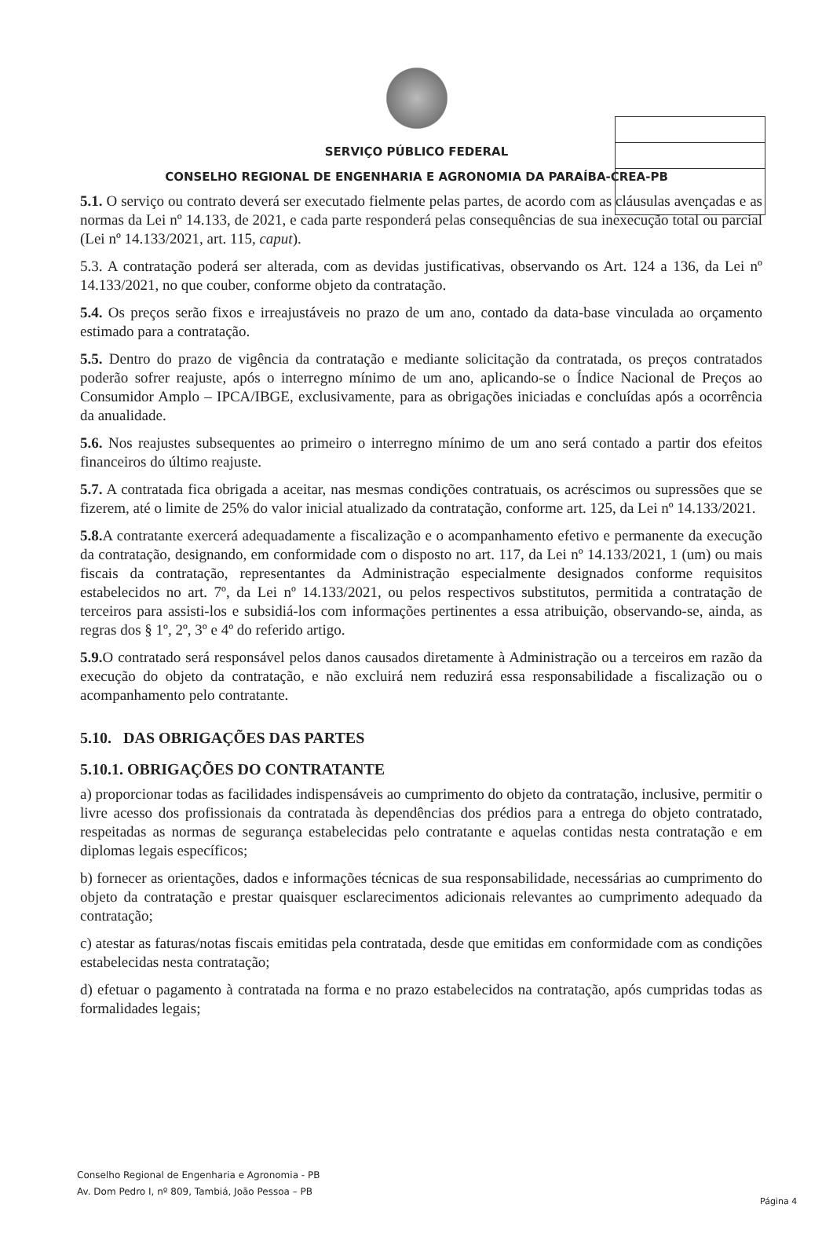SERVIÇO PÚBLICO FEDERAL
CONSELHO REGIONAL DE ENGENHARIA E AGRONOMIA DA PARAÍBA-CREA-PB
5.1. O serviço ou contrato deverá ser executado fielmente pelas partes, de acordo com as cláusulas avençadas e as normas da Lei nº 14.133, de 2021, e cada parte responderá pelas consequências de sua inexecução total ou parcial (Lei nº 14.133/2021, art. 115, caput).
5.3. A contratação poderá ser alterada, com as devidas justificativas, observando os Art. 124 a 136, da Lei nº 14.133/2021, no que couber, conforme objeto da contratação.
5.4. Os preços serão fixos e irreajustáveis no prazo de um ano, contado da data-base vinculada ao orçamento estimado para a contratação.
5.5. Dentro do prazo de vigência da contratação e mediante solicitação da contratada, os preços contratados poderão sofrer reajuste, após o interregno mínimo de um ano, aplicando-se o Índice Nacional de Preços ao Consumidor Amplo – IPCA/IBGE, exclusivamente, para as obrigações iniciadas e concluídas após a ocorrência da anualidade.
5.6. Nos reajustes subsequentes ao primeiro o interregno mínimo de um ano será contado a partir dos efeitos financeiros do último reajuste.
5.7. A contratada fica obrigada a aceitar, nas mesmas condições contratuais, os acréscimos ou supressões que se fizerem, até o limite de 25% do valor inicial atualizado da contratação, conforme art. 125, da Lei nº 14.133/2021.
5.8. A contratante exercerá adequadamente a fiscalização e o acompanhamento efetivo e permanente da execução da contratação, designando, em conformidade com o disposto no art. 117, da Lei nº 14.133/2021, 1 (um) ou mais fiscais da contratação, representantes da Administração especialmente designados conforme requisitos estabelecidos no art. 7º, da Lei nº 14.133/2021, ou pelos respectivos substitutos, permitida a contratação de terceiros para assisti-los e subsidiá-los com informações pertinentes a essa atribuição, observando-se, ainda, as regras dos § 1º, 2º, 3º e 4º do referido artigo.
5.9. O contratado será responsável pelos danos causados diretamente à Administração ou a terceiros em razão da execução do objeto da contratação, e não excluirá nem reduzirá essa responsabilidade a fiscalização ou o acompanhamento pelo contratante.
5.10. DAS OBRIGAÇÕES DAS PARTES
5.10.1. OBRIGAÇÕES DO CONTRATANTE
a) proporcionar todas as facilidades indispensáveis ao cumprimento do objeto da contratação, inclusive, permitir o livre acesso dos profissionais da contratada às dependências dos prédios para a entrega do objeto contratado, respeitadas as normas de segurança estabelecidas pelo contratante e aquelas contidas nesta contratação e em diplomas legais específicos;
b) fornecer as orientações, dados e informações técnicas de sua responsabilidade, necessárias ao cumprimento do objeto da contratação e prestar quaisquer esclarecimentos adicionais relevantes ao cumprimento adequado da contratação;
c) atestar as faturas/notas fiscais emitidas pela contratada, desde que emitidas em conformidade com as condições estabelecidas nesta contratação;
d) efetuar o pagamento à contratada na forma e no prazo estabelecidos na contratação, após cumpridas todas as formalidades legais;
Conselho Regional de Engenharia e Agronomia - PB
Av. Dom Pedro I, nº 809, Tambiá, João Pessoa – PB
Página 4